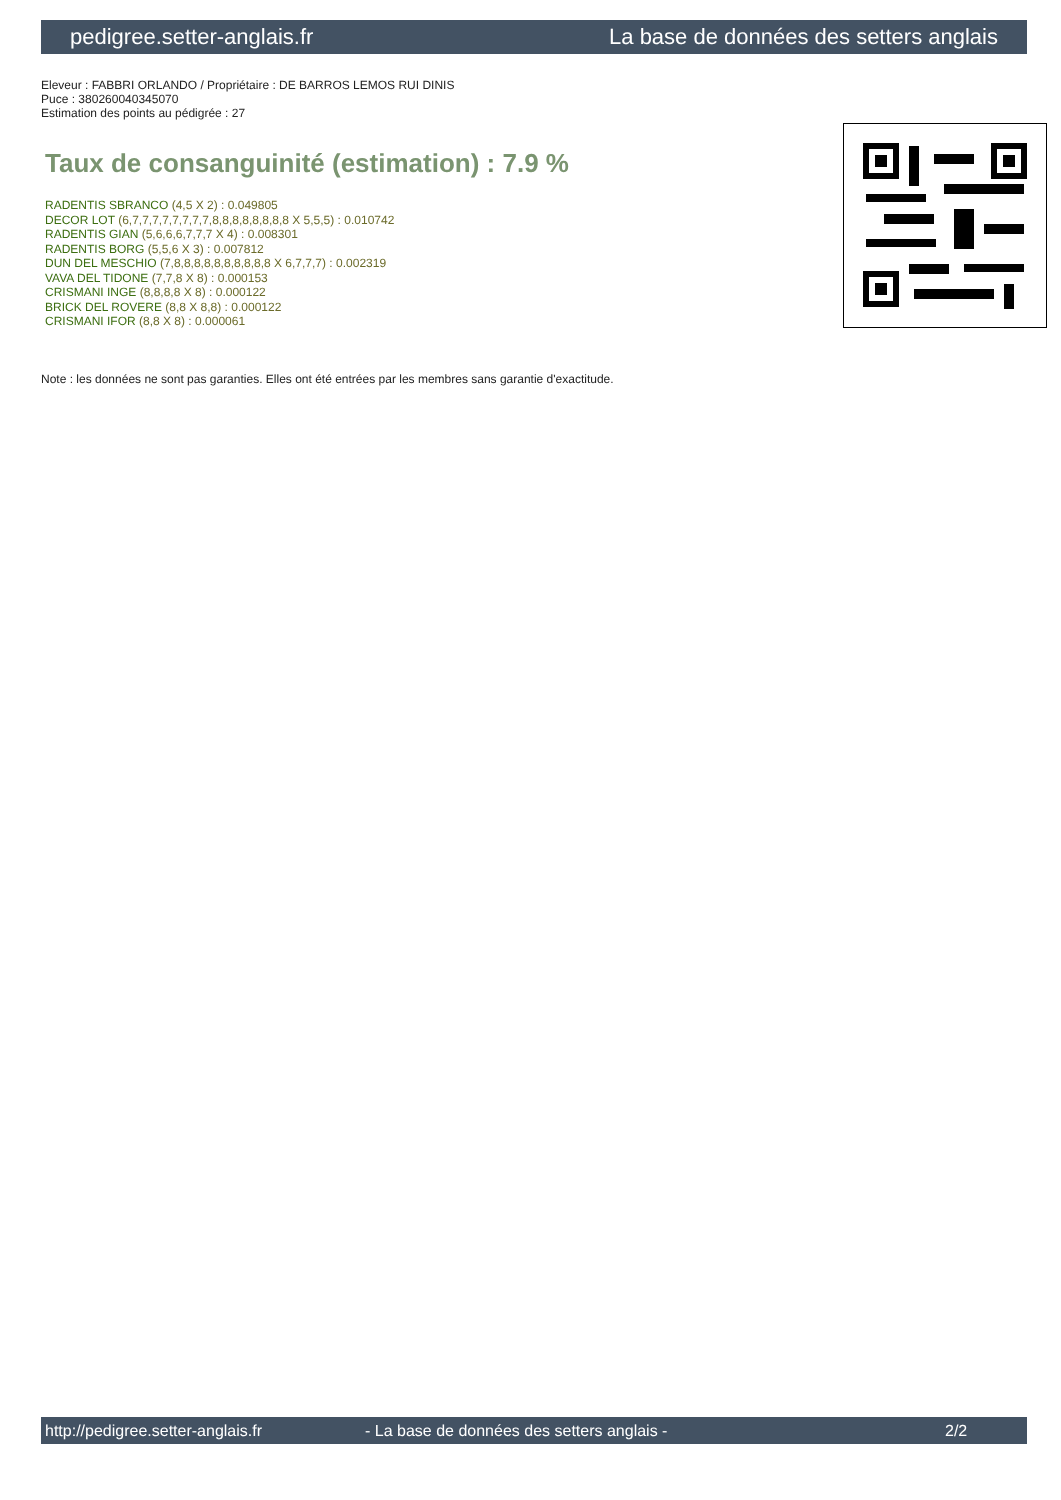pedigree.setter-anglais.fr La base de données des setters anglais
Eleveur : FABBRI ORLANDO / Propriétaire : DE BARROS LEMOS RUI DINIS
Puce : 380260040345070
Estimation des points au pédigrée : 27
Taux de consanguinité (estimation) : 7.9 %
RADENTIS SBRANCO (4,5 X 2) : 0.049805
DECOR LOT (6,7,7,7,7,7,7,7,7,8,8,8,8,8,8,8,8 X 5,5,5) : 0.010742
RADENTIS GIAN (5,6,6,6,7,7,7 X 4) : 0.008301
RADENTIS BORG (5,5,6 X 3) : 0.007812
DUN DEL MESCHIO (7,8,8,8,8,8,8,8,8,8,8 X 6,7,7,7) : 0.002319
VAVA DEL TIDONE (7,7,8 X 8) : 0.000153
CRISMANI INGE (8,8,8,8 X 8) : 0.000122
BRICK DEL ROVERE (8,8 X 8,8) : 0.000122
CRISMANI IFOR (8,8 X 8) : 0.000061
Note : les données ne sont pas garanties. Elles ont été entrées par les membres sans garantie d'exactitude.
http://pedigree.setter-anglais.fr - La base de données des setters anglais - 2/2